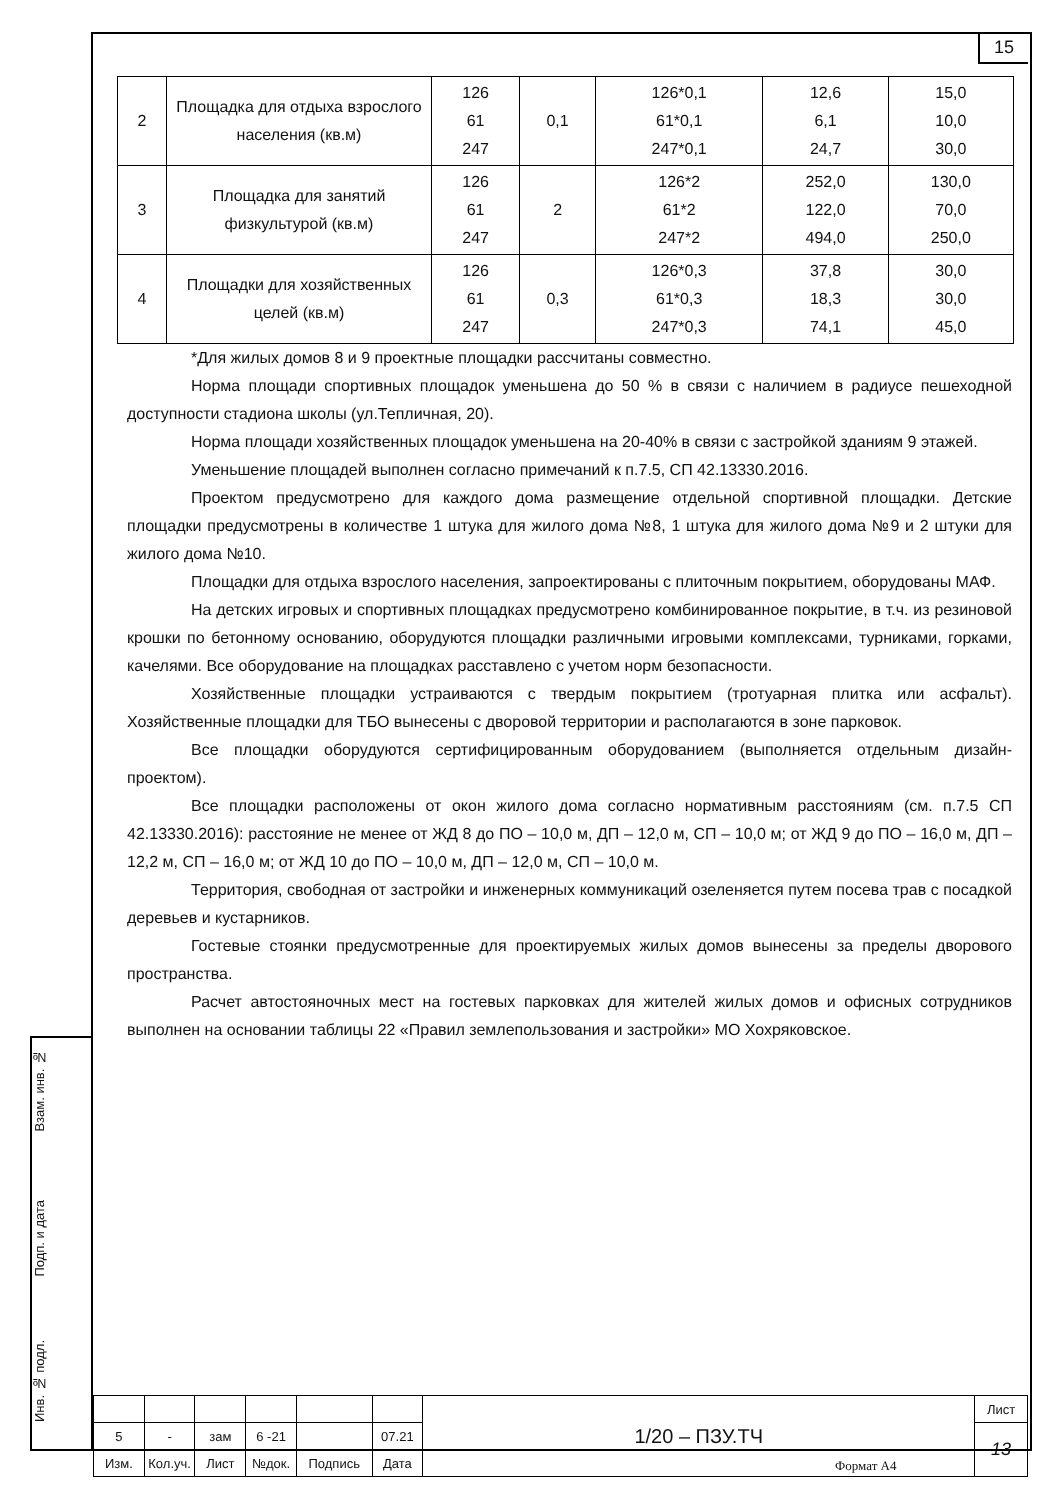15
| 2 | Площадка для отдыха взрослого населения (кв.м) | 126 61 247 | 0,1 | 126*0,1 61*0,1 247*0,1 | 12,6 6,1 24,7 | 15,0 10,0 30,0 |
| 3 | Площадка для занятий физкультурой (кв.м) | 126 61 247 | 2 | 126*2 61*2 247*2 | 252,0 122,0 494,0 | 130,0 70,0 250,0 |
| 4 | Площадки для хозяйственных целей (кв.м) | 126 61 247 | 0,3 | 126*0,3 61*0,3 247*0,3 | 37,8 18,3 74,1 | 30,0 30,0 45,0 |
*Для жилых домов 8 и 9 проектные площадки рассчитаны совместно.
Норма площади спортивных площадок уменьшена до 50 % в связи с наличием в радиусе пешеходной доступности стадиона школы (ул.Тепличная, 20).
Норма площади хозяйственных площадок уменьшена на 20-40% в связи с застройкой зданиям 9 этажей.
Уменьшение площадей выполнен согласно примечаний к п.7.5, СП 42.13330.2016.
Проектом предусмотрено для каждого дома размещение отдельной спортивной площадки. Детские площадки предусмотрены в количестве 1 штука для жилого дома №8, 1 штука для жилого дома №9 и 2 штуки для жилого дома №10.
Площадки для отдыха взрослого населения, запроектированы с плиточным покрытием, оборудованы МАФ.
На детских игровых и спортивных площадках предусмотрено комбинированное покрытие, в т.ч. из резиновой крошки по бетонному основанию, оборудуются площадки различными игровыми комплексами, турниками, горками, качелями. Все оборудование на площадках расставлено с учетом норм безопасности.
Хозяйственные площадки устраиваются с твердым покрытием (тротуарная плитка или асфальт). Хозяйственные площадки для ТБО вынесены с дворовой территории и располагаются в зоне парковок.
Все площадки оборудуются сертифицированным оборудованием (выполняется отдельным дизайн-проектом).
Все площадки расположены от окон жилого дома согласно нормативным расстояниям (см. п.7.5 СП 42.13330.2016): расстояние не менее от ЖД 8 до ПО – 10,0 м, ДП – 12,0 м, СП – 10,0 м; от ЖД 9 до ПО – 16,0 м, ДП – 12,2 м, СП – 16,0 м; от ЖД 10 до ПО – 10,0 м, ДП – 12,0 м, СП – 10,0 м.
Территория, свободная от застройки и инженерных коммуникаций озеленяется путем посева трав с посадкой деревьев и кустарников.
Гостевые стоянки предусмотренные для проектируемых жилых домов вынесены за пределы дворового пространства.
Расчет автостояночных мест на гостевых парковках для жителей жилых домов и офисных сотрудников выполнен на основании таблицы 22 «Правил землепользования и застройки» МО Хохряковское.
Взам. инв. №
Подп. и дата
Инв. № подл.
| | | | | | | 1/20 – ПЗУ.ТЧ | Лист |
| 5 | - | зам | 6 -21 | | 07.21 | | 13 |
| Изм. | Кол.уч. | Лист | №док. | Подпись | Дата | | |
Формат А4